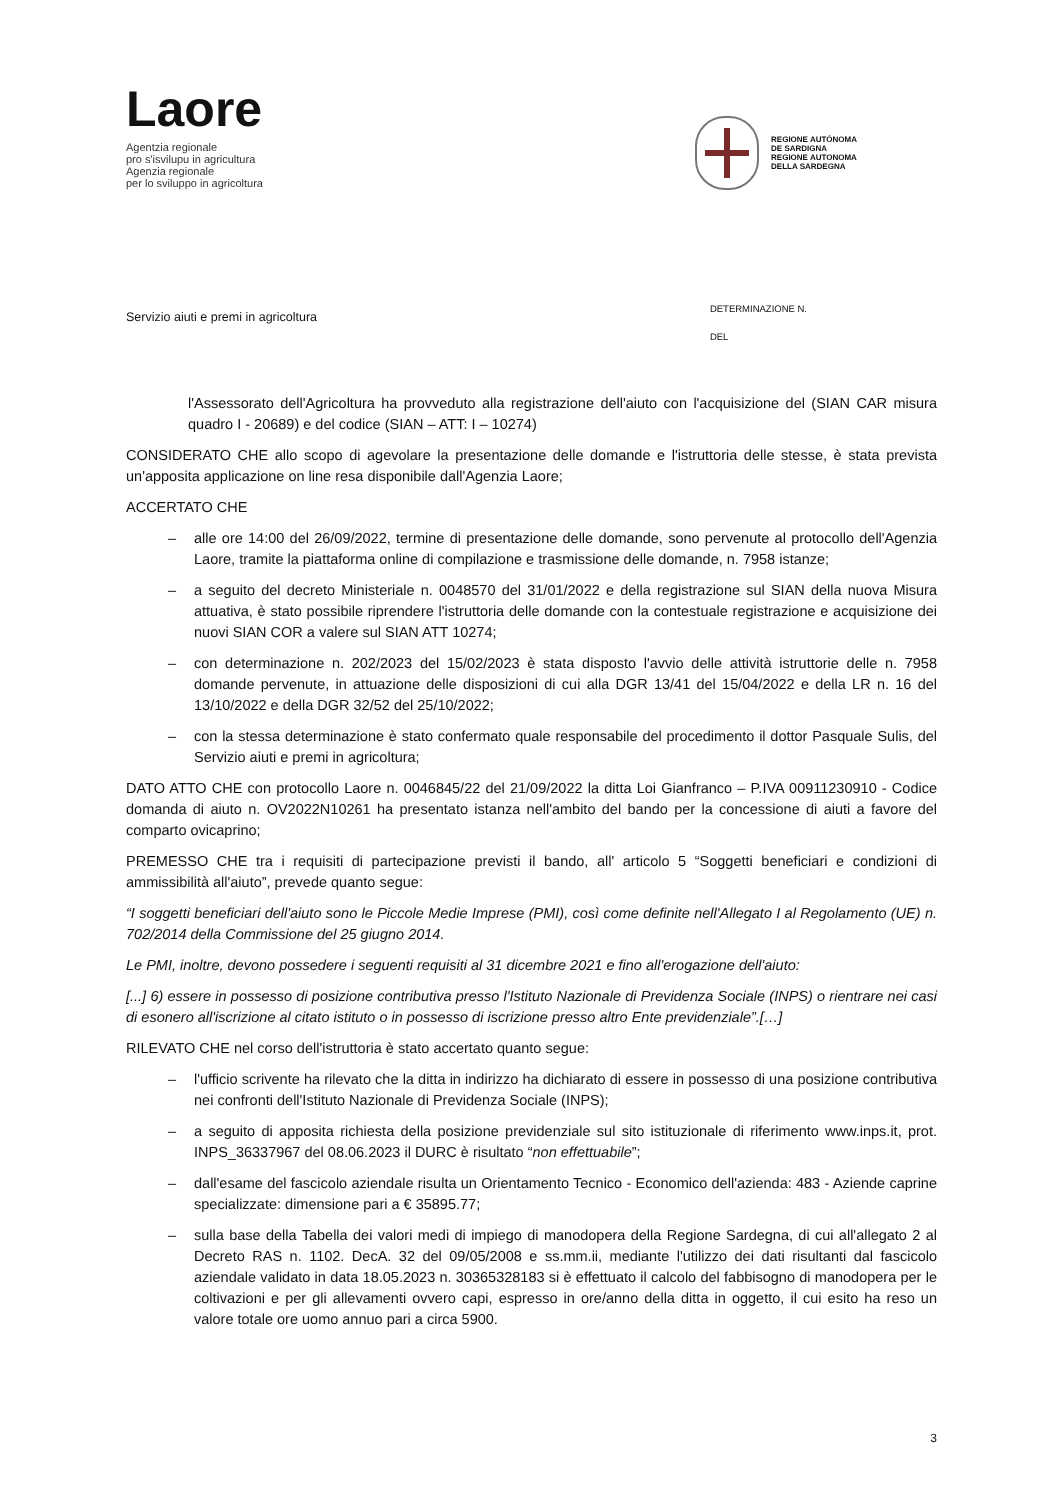Laore
Agentzia regionale
pro s'isvilupu in agricultura
Agenzia regionale
per lo sviluppo in agricoltura
REGIONE AUTÒNOMA
DE SARDIGNA
REGIONE AUTONOMA
DELLA SARDEGNA
Servizio aiuti e premi in agricoltura
DETERMINAZIONE N.
DEL
l'Assessorato dell'Agricoltura ha provveduto alla registrazione dell'aiuto con l'acquisizione del (SIAN CAR misura quadro I - 20689) e del codice (SIAN – ATT: I – 10274)
CONSIDERATO CHE allo scopo di agevolare la presentazione delle domande e l'istruttoria delle stesse, è stata prevista un'apposita applicazione on line resa disponibile dall'Agenzia Laore;
ACCERTATO CHE
– alle ore 14:00 del 26/09/2022, termine di presentazione delle domande, sono pervenute al protocollo dell'Agenzia Laore, tramite la piattaforma online di compilazione e trasmissione delle domande, n. 7958 istanze;
– a seguito del decreto Ministeriale n. 0048570 del 31/01/2022 e della registrazione sul SIAN della nuova Misura attuativa, è stato possibile riprendere l'istruttoria delle domande con la contestuale registrazione e acquisizione dei nuovi SIAN COR a valere sul SIAN ATT 10274;
– con determinazione n. 202/2023 del 15/02/2023 è stata disposto l'avvio delle attività istruttorie delle n. 7958 domande pervenute, in attuazione delle disposizioni di cui alla DGR 13/41 del 15/04/2022 e della LR n. 16 del 13/10/2022 e della DGR 32/52 del 25/10/2022;
– con la stessa determinazione è stato confermato quale responsabile del procedimento il dottor Pasquale Sulis, del Servizio aiuti e premi in agricoltura;
DATO ATTO CHE con protocollo Laore n. 0046845/22 del 21/09/2022 la ditta Loi Gianfranco – P.IVA 00911230910 - Codice domanda di aiuto n. OV2022N10261 ha presentato istanza nell'ambito del bando per la concessione di aiuti a favore del comparto ovicaprino;
PREMESSO CHE tra i requisiti di partecipazione previsti il bando, all' articolo 5 “Soggetti beneficiari e condizioni di ammissibilità all'aiuto”, prevede quanto segue:
“I soggetti beneficiari dell'aiuto sono le Piccole Medie Imprese (PMI), così come definite nell'Allegato I al Regolamento (UE) n. 702/2014 della Commissione del 25 giugno 2014.
Le PMI, inoltre, devono possedere i seguenti requisiti al 31 dicembre 2021 e fino all'erogazione dell'aiuto:
[...] 6) essere in possesso di posizione contributiva presso l'Istituto Nazionale di Previdenza Sociale (INPS) o rientrare nei casi di esonero all'iscrizione al citato istituto o in possesso di iscrizione presso altro Ente previdenziale”.[…]
RILEVATO CHE nel corso dell'istruttoria è stato accertato quanto segue:
– l'ufficio scrivente ha rilevato che la ditta in indirizzo ha dichiarato di essere in possesso di una posizione contributiva nei confronti dell'Istituto Nazionale di Previdenza Sociale (INPS);
– a seguito di apposita richiesta della posizione previdenziale sul sito istituzionale di riferimento www.inps.it, prot. INPS_36337967 del 08.06.2023 il DURC è risultato “non effettuabile”;
– dall'esame del fascicolo aziendale risulta un Orientamento Tecnico - Economico dell'azienda: 483 - Aziende caprine specializzate: dimensione pari a € 35895.77;
– sulla base della Tabella dei valori medi di impiego di manodopera della Regione Sardegna, di cui all'allegato 2 al Decreto RAS n. 1102. DecA. 32 del 09/05/2008 e ss.mm.ii, mediante l'utilizzo dei dati risultanti dal fascicolo aziendale validato in data 18.05.2023 n. 30365328183 si è effettuato il calcolo del fabbisogno di manodopera per le coltivazioni e per gli allevamenti ovvero capi, espresso in ore/anno della ditta in oggetto, il cui esito ha reso un valore totale ore uomo annuo pari a circa 5900.
3